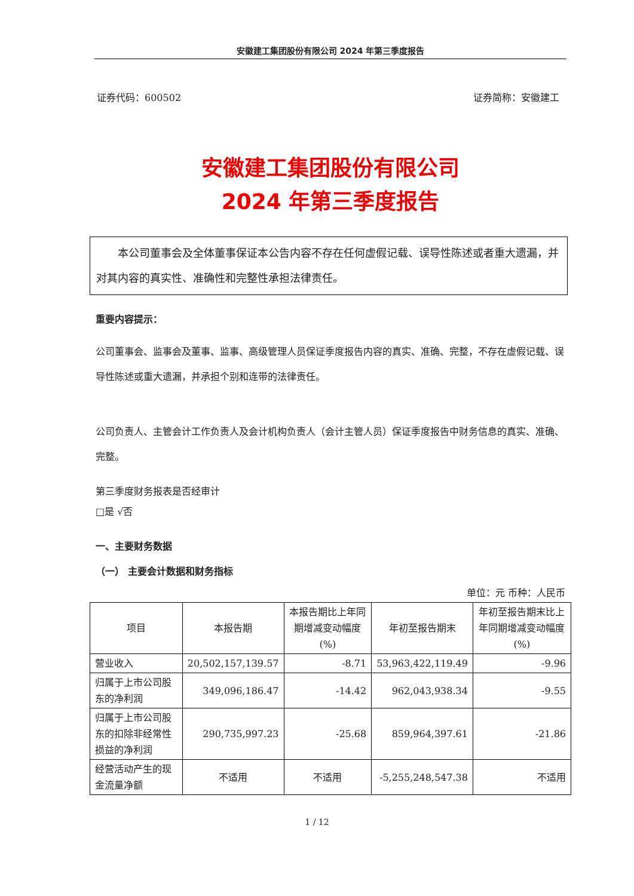安徽建工集团股份有限公司 2024 年第三季度报告
证券代码：600502 证券简称：安徽建工
安徽建工集团股份有限公司
2024 年第三季度报告
  本公司董事会及全体董事保证本公告内容不存在任何虚假记载、误导性陈述或者重大遗漏，并对其内容的真实性、准确性和完整性承担法律责任。
重要内容提示：
公司董事会、监事会及董事、监事、高级管理人员保证季度报告内容的真实、准确、完整，不存在虚假记载、误导性陈述或重大遗漏，并承担个别和连带的法律责任。
公司负责人、主管会计工作负责人及会计机构负责人（会计主管人员）保证季度报告中财务信息的真实、准确、完整。
第三季度财务报表是否经审计
□是 √否
一、主要财务数据
（一） 主要会计数据和财务指标
单位：元 币种：人民币
| 项目 | 本报告期 | 本报告期比上年同期增减变动幅度(%) | 年初至报告期末 | 年初至报告期末比上年同期增减变动幅度(%) |
| --- | --- | --- | --- | --- |
| 营业收入 | 20,502,157,139.57 | -8.71 | 53,963,422,119.49 | -9.96 |
| 归属于上市公司股东的净利润 | 349,096,186.47 | -14.42 | 962,043,938.34 | -9.55 |
| 归属于上市公司股东的扣除非经常性损益的净利润 | 290,735,997.23 | -25.68 | 859,964,397.61 | -21.86 |
| 经营活动产生的现金流量净额 | 不适用 | 不适用 | -5,255,248,547.38 | 不适用 |
1 / 12